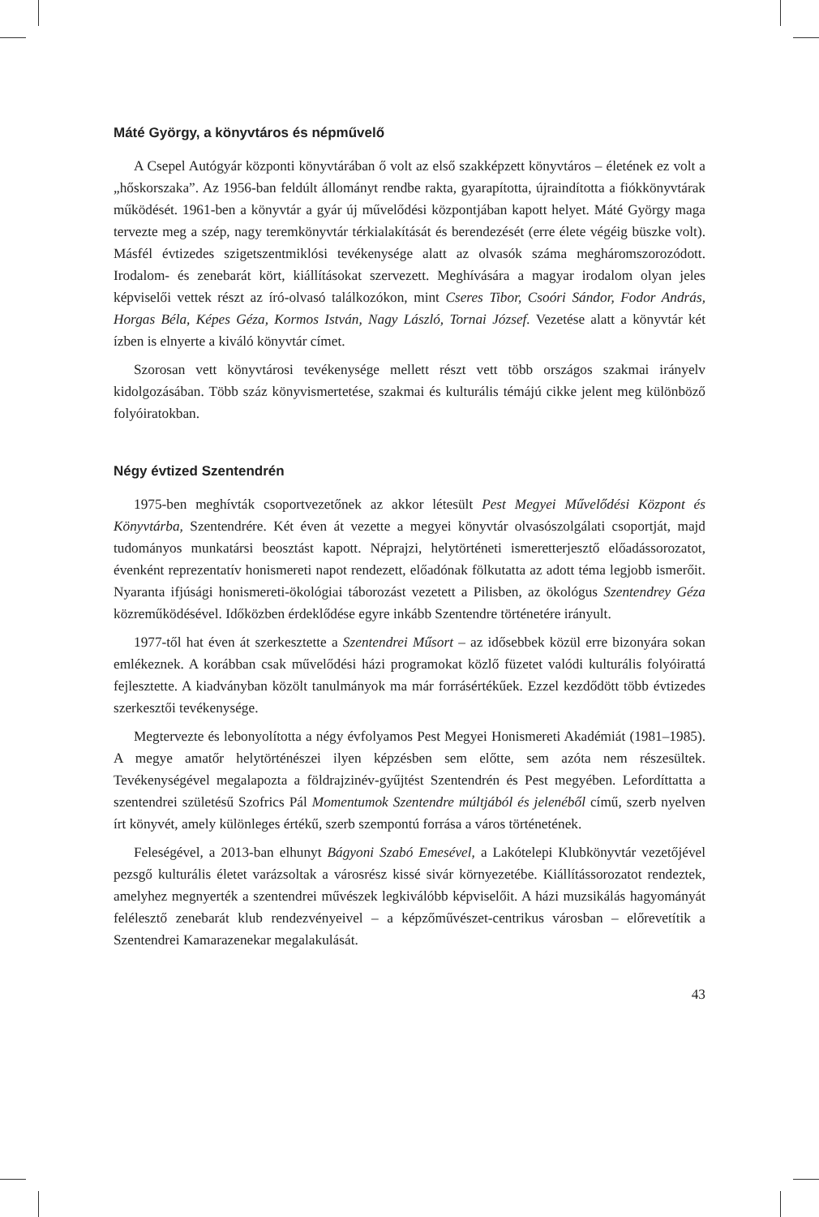Máté György, a könyvtáros és népművelő
A Csepel Autógyár központi könyvtárában ő volt az első szakképzett könyvtáros – életének ez volt a „hőskorszaka”. Az 1956-ban feldúlt állományt rendbe rakta, gyarapította, újraindította a fiókkönyvtárak működését. 1961-ben a könyvtár a gyár új művelődési központjában kapott helyet. Máté György maga tervezte meg a szép, nagy teremkönyvtár térkialakítását és berendezését (erre élete végéig büszke volt). Másfél évtizedes szigetszentmiklósi tevékenysége alatt az olvasók száma megháromszorozódott. Irodalom- és zenebarát kört, kiállításokat szervezett. Meghívására a magyar irodalom olyan jeles képviselői vettek részt az író-olvasó találkozókon, mint Cseres Tibor, Csoóri Sándor, Fodor András, Horgas Béla, Képes Géza, Kormos István, Nagy László, Tornai József. Vezetése alatt a könyvtár két ízben is elnyerte a kiváló könyvtár címet.
Szorosan vett könyvtárosi tevékenysége mellett részt vett több országos szakmai irányelv kidolgozásában. Több száz könyvismertetése, szakmai és kulturális témájú cikke jelent meg különböző folyóiratokban.
Négy évtized Szentendrén
1975-ben meghívták csoportvezetőnek az akkor létesült Pest Megyei Művelődési Központ és Könyvtárba, Szentendrére. Két éven át vezette a megyei könyvtár olvasószolgálati csoportját, majd tudományos munkatársi beosztást kapott. Néprajzi, helytörténeti ismeretterjesztő előadássorozatot, évenként reprezentatív honismereti napot rendezett, előadónak fölkutatta az adott téma legjobb ismerőit. Nyaranta ifjúsági honismereti-ökológiai táborozást vezetett a Pilisben, az ökológus Szentendrey Géza közreműködésével. Időközben érdeklődése egyre inkább Szentendre történetére irányult.
1977-től hat éven át szerkesztette a Szentendrei Műsort – az idősebbek közül erre bizonyára sokan emlékeznek. A korábban csak művelődési házi programokat közlő füzetet valódi kulturális folyóirattá fejlesztette. A kiadványban közölt tanulmányok ma már forrásértékűek. Ezzel kezdődött több évtizedes szerkesztői tevékenysége.
Megtervezte és lebonyolította a négy évfolyamos Pest Megyei Honismereti Akadémiát (1981–1985). A megye amatőr helytörténészei ilyen képzésben sem előtte, sem azóta nem részesültek. Tevékenységével megalapozta a földrajzinév-gyűjtést Szentendrén és Pest megyében. Lefordíttatta a szentendrei születésű Szofrics Pál Momentumok Szentendre múltjából és jelenéből című, szerb nyelven írt könyvét, amely különleges értékű, szerb szempontú forrása a város történetének.
Feleségével, a 2013-ban elhunyt Bágyoni Szabó Emesével, a Lakótelepi Klubkönyvtár vezetőjével pezsgő kulturális életet varázsoltak a városrész kissé sivár környezetébe. Kiállítássorozatot rendeztek, amelyhez megnyerték a szentendrei művészek legkiválóbb képviselőit. A házi muzsikálás hagyományát felélesztő zenebarát klub rendezvényeivel – a képzőművészet-centrikus városban – előrevetítik a Szentendrei Kamarazenekar megalakulását.
43